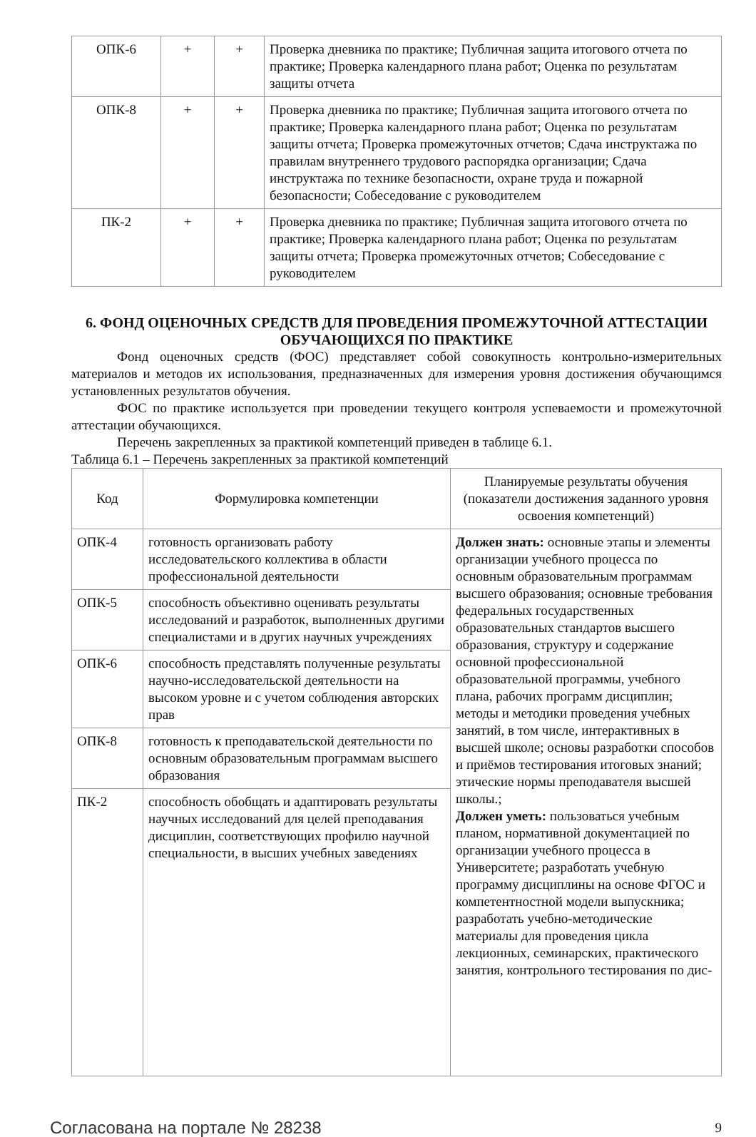| ОПК-6 | + | + | Проверка дневника по практике; Публичная защита итогового отчета по практике; Проверка календарного плана работ; Оценка по результатам защиты отчета |
| ОПК-8 | + | + | Проверка дневника по практике; Публичная защита итогового отчета по практике; Проверка календарного плана работ; Оценка по результатам защиты отчета; Проверка промежуточных отчетов; Сдача инструктажа по правилам внутреннего трудового распорядка организации; Сдача инструктажа по технике безопасности, охране труда и пожарной безопасности; Собеседование с руководителем |
| ПК-2 | + | + | Проверка дневника по практике; Публичная защита итогового отчета по практике; Проверка календарного плана работ; Оценка по результатам защиты отчета; Проверка промежуточных отчетов; Собеседование с руководителем |
6. ФОНД ОЦЕНОЧНЫХ СРЕДСТВ ДЛЯ ПРОВЕДЕНИЯ ПРОМЕЖУТОЧНОЙ АТТЕСТАЦИИ ОБУЧАЮЩИХСЯ ПО ПРАКТИКЕ
Фонд оценочных средств (ФОС) представляет собой совокупность контрольно-измерительных материалов и методов их использования, предназначенных для измерения уровня достижения обучающимся установленных результатов обучения.
ФОС по практике используется при проведении текущего контроля успеваемости и промежуточной аттестации обучающихся.
Перечень закрепленных за практикой компетенций приведен в таблице 6.1.
Таблица 6.1 – Перечень закрепленных за практикой компетенций
| Код | Формулировка компетенции | Планируемые результаты обучения (показатели достижения заданного уровня освоения компетенций) |
| --- | --- | --- |
| ОПК-4 | готовность организовать работу исследовательского коллектива в области профессиональной деятельности | Должен знать: основные этапы и элементы организации учебного процесса по основным образовательным программам высшего образования; основные требования федеральных государственных образовательных стандартов высшего образования, структуру и содержание основной профессиональной образовательной программы, учебного плана, рабочих программ дисциплин; методы и методики проведения учебных занятий, в том числе, интерактивных в высшей школе; основы разработки способов и приёмов тестирования итоговых знаний; этические нормы преподавателя высшей школы.; Должен уметь: пользоваться учебным планом, нормативной документацией по организации учебного процесса в Университете; разработать учебную программу дисциплины на основе ФГОС и компетентностной модели выпускника; разработать учебно-методические материалы для проведения цикла лекционных, семинарских, практического занятия, контрольного тестирования по дис- |
| ОПК-5 | способность объективно оценивать результаты исследований и разработок, выполненных другими специалистами и в других научных учреждениях | |
| ОПК-6 | способность представлять полученные результаты научно-исследовательской деятельности на высоком уровне и с учетом соблюдения авторских прав | |
| ОПК-8 | готовность к преподавательской деятельности по основным образовательным программам высшего образования | |
| ПК-2 | способность обобщать и адаптировать результаты научных исследований для целей преподавания дисциплин, соответствующих профилю научной специальности, в высших учебных заведениях | |
Согласована на портале № 28238 9